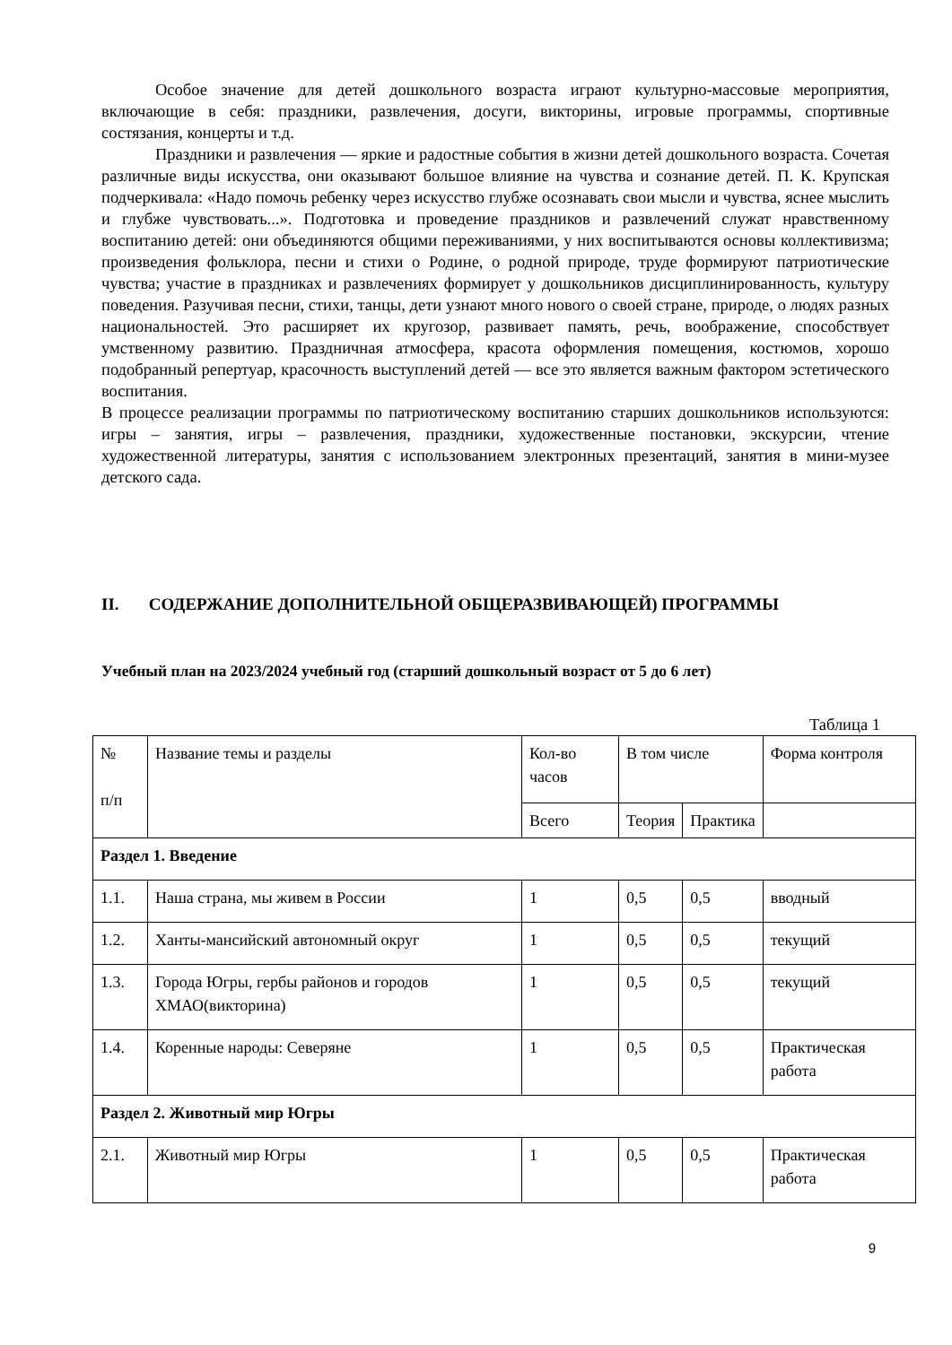Особое значение для детей дошкольного возраста играют культурно-массовые мероприятия, включающие в себя: праздники, развлечения, досуги, викторины, игровые программы, спортивные состязания, концерты и т.д.
Праздники и развлечения — яркие и радостные события в жизни детей дошкольного возраста. Сочетая различные виды искусства, они оказывают большое влияние на чувства и сознание детей. П. К. Крупская подчеркивала: «Надо помочь ребенку через искусство глубже осознавать свои мысли и чувства, яснее мыслить и глубже чувствовать...». Подготовка и проведение праздников и развлечений служат нравственному воспитанию детей: они объединяются общими переживаниями, у них воспитываются основы коллективизма; произведения фольклора, песни и стихи о Родине, о родной природе, труде формируют патриотические чувства; участие в праздниках и развлечениях формирует у дошкольников дисциплинированность, культуру поведения. Разучивая песни, стихи, танцы, дети узнают много нового о своей стране, природе, о людях разных национальностей. Это расширяет их кругозор, развивает память, речь, воображение, способствует умственному развитию. Праздничная атмосфера, красота оформления помещения, костюмов, хорошо подобранный репертуар, красочность выступлений детей — все это является важным фактором эстетического воспитания.
В процессе реализации программы по патриотическому воспитанию старших дошкольников используются: игры – занятия, игры – развлечения, праздники, художественные постановки, экскурсии, чтение художественной литературы, занятия с использованием электронных презентаций, занятия в мини-музее детского сада.
II. СОДЕРЖАНИЕ ДОПОЛНИТЕЛЬНОЙ ОБЩЕРАЗВИВАЮЩЕЙ) ПРОГРАММЫ
Учебный план на 2023/2024 учебный год (старший дошкольный возраст от 5 до 6 лет)
Таблица 1
| № п/п | Название темы и разделы | Кол-во часов | В том числе | | Форма контроля |
| | | Всего | Теория | Практика | |
| Раздел 1. Введение | | | | | |
| 1.1. | Наша страна, мы живем в России | 1 | 0,5 | 0,5 | вводный |
| 1.2. | Ханты-мансийский автономный округ | 1 | 0,5 | 0,5 | текущий |
| 1.3. | Города Югры, гербы районов и городов ХМАО(викторина) | 1 | 0,5 | 0,5 | текущий |
| 1.4. | Коренные народы: Северяне | 1 | 0,5 | 0,5 | Практическая работа |
| Раздел 2. Животный мир Югры | | | | | |
| 2.1. | Животный мир Югры | 1 | 0,5 | 0,5 | Практическая работа |
9